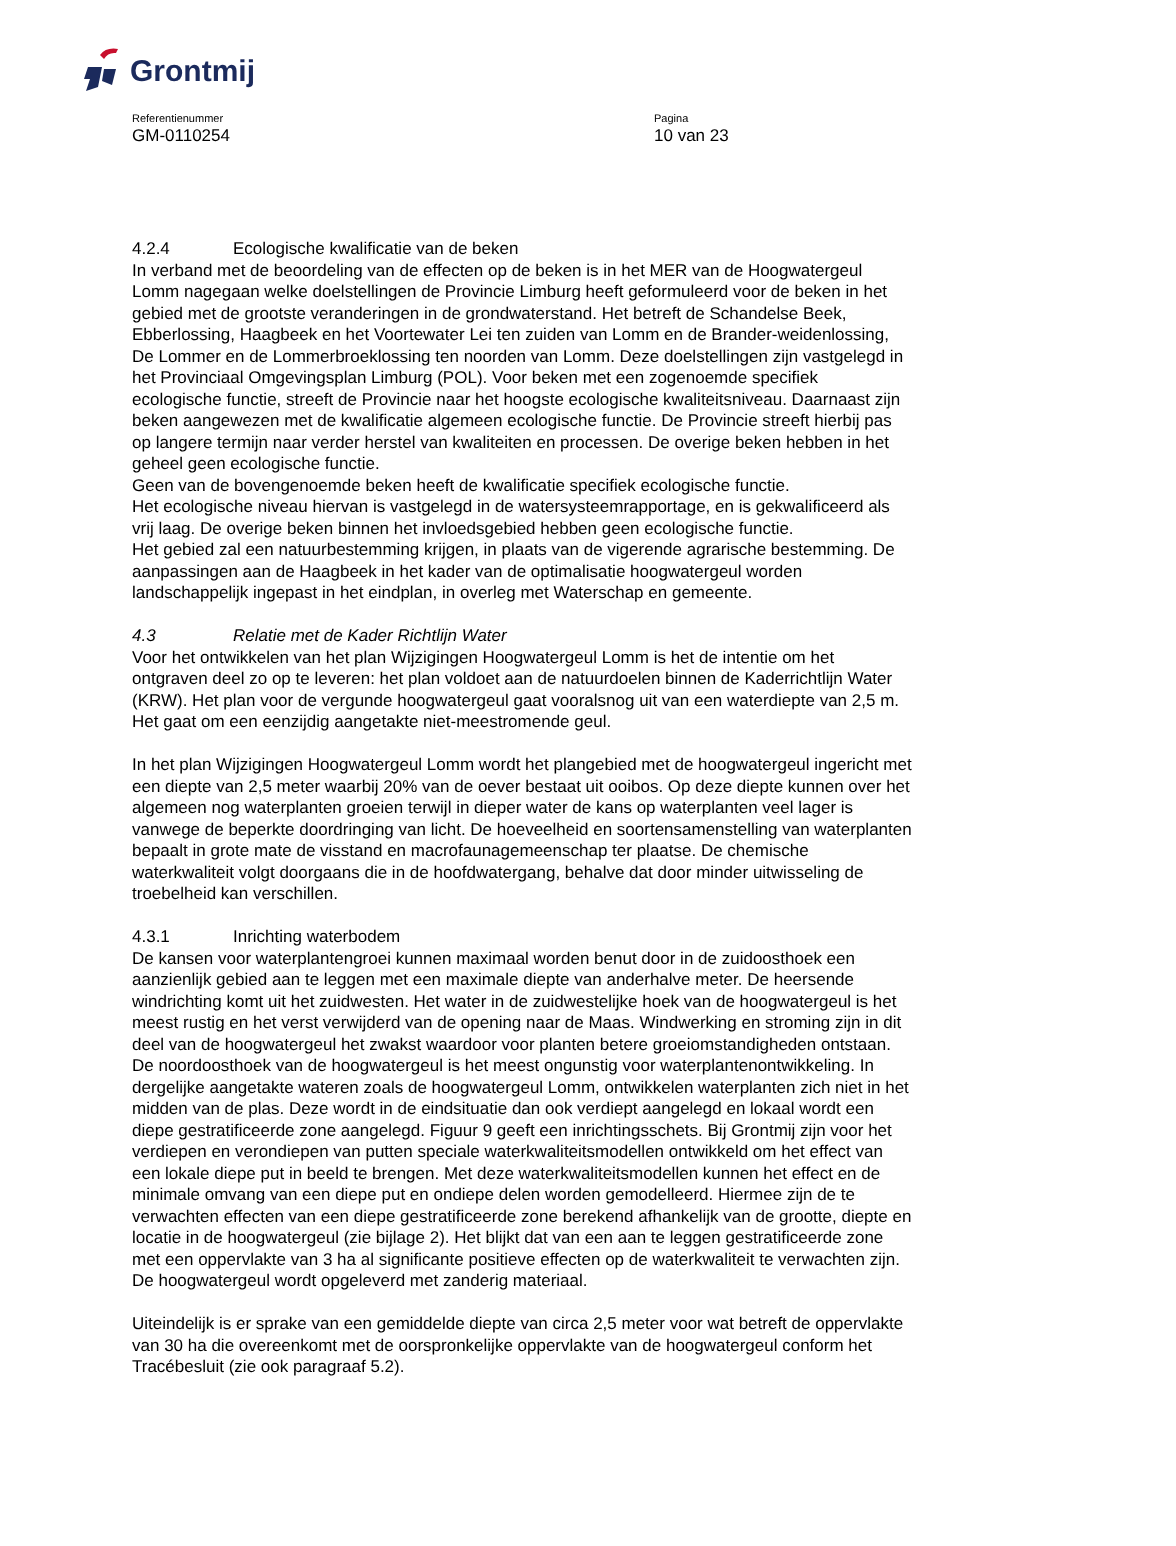Grontmij
Referentienummer
GM-0110254
Pagina
10 van 23
4.2.4 Ecologische kwalificatie van de beken
In verband met de beoordeling van de effecten op de beken is in het MER van de Hoogwatergeul Lomm nagegaan welke doelstellingen de Provincie Limburg heeft geformuleerd voor de beken in het gebied met de grootste veranderingen in de grondwaterstand. Het betreft de Schandelse Beek, Ebberlossing, Haagbeek en het Voortewater Lei ten zuiden van Lomm en de Brander-weidenlossing, De Lommer en de Lommerbroeklossing ten noorden van Lomm. Deze doelstellingen zijn vastgelegd in het Provinciaal Omgevingsplan Limburg (POL). Voor beken met een zogenoemde specifiek ecologische functie, streeft de Provincie naar het hoogste ecologische kwaliteitsniveau. Daarnaast zijn beken aangewezen met de kwalificatie algemeen ecologische functie. De Provincie streeft hierbij pas op langere termijn naar verder herstel van kwaliteiten en processen. De overige beken hebben in het geheel geen ecologische functie.
Geen van de bovengenoemde beken heeft de kwalificatie specifiek ecologische functie.
Het ecologische niveau hiervan is vastgelegd in de watersysteemrapportage, en is gekwalificeerd als vrij laag. De overige beken binnen het invloedsgebied hebben geen ecologische functie.
Het gebied zal een natuurbestemming krijgen, in plaats van de vigerende agrarische bestemming. De aanpassingen aan de Haagbeek in het kader van de optimalisatie hoogwatergeul worden landschappelijk ingepast in het eindplan, in overleg met Waterschap en gemeente.
4.3 Relatie met de Kader Richtlijn Water
Voor het ontwikkelen van het plan Wijzigingen Hoogwatergeul Lomm is het de intentie om het ontgraven deel zo op te leveren: het plan voldoet aan de natuurdoelen binnen de Kaderrichtlijn Water (KRW). Het plan voor de vergunde hoogwatergeul gaat vooralsnog uit van een waterdiepte van 2,5 m. Het gaat om een eenzijdig aangetakte niet-meestromende geul.
In het plan Wijzigingen Hoogwatergeul Lomm wordt het plangebied met de hoogwatergeul ingericht met een diepte van 2,5 meter waarbij 20% van de oever bestaat uit ooibos. Op deze diepte kunnen over het algemeen nog waterplanten groeien terwijl in dieper water de kans op waterplanten veel lager is vanwege de beperkte doordringing van licht. De hoeveelheid en soortensamenstelling van waterplanten bepaalt in grote mate de visstand en macrofaunagemeenschap ter plaatse. De chemische waterkwaliteit volgt doorgaans die in de hoofdwatergang, behalve dat door minder uitwisseling de troebelheid kan verschillen.
4.3.1 Inrichting waterbodem
De kansen voor waterplantengroei kunnen maximaal worden benut door in de zuidoosthoek een aanzienlijk gebied aan te leggen met een maximale diepte van anderhalve meter. De heersende windrichting komt uit het zuidwesten. Het water in de zuidwestelijke hoek van de hoogwatergeul is het meest rustig en het verst verwijderd van de opening naar de Maas. Windwerking en stroming zijn in dit deel van de hoogwatergeul het zwakst waardoor voor planten betere groeiomstandigheden ontstaan. De noordoosthoek van de hoogwatergeul is het meest ongunstig voor waterplantenontwikkeling. In dergelijke aangetakte wateren zoals de hoogwatergeul Lomm, ontwikkelen waterplanten zich niet in het midden van de plas. Deze wordt in de eindsituatie dan ook verdiept aangelegd en lokaal wordt een diepe gestratificeerde zone aangelegd. Figuur 9 geeft een inrichtingsschets. Bij Grontmij zijn voor het verdiepen en verondiepen van putten speciale waterkwaliteitsmodellen ontwikkeld om het effect van een lokale diepe put in beeld te brengen. Met deze waterkwaliteitsmodellen kunnen het effect en de minimale omvang van een diepe put en ondiepe delen worden gemodelleerd. Hiermee zijn de te verwachten effecten van een diepe gestratificeerde zone berekend afhankelijk van de grootte, diepte en locatie in de hoogwatergeul (zie bijlage 2). Het blijkt dat van een aan te leggen gestratificeerde zone met een oppervlakte van 3 ha al significante positieve effecten op de waterkwaliteit te verwachten zijn. De hoogwatergeul wordt opgeleverd met zanderig materiaal.
Uiteindelijk is er sprake van een gemiddelde diepte van circa 2,5 meter voor wat betreft de oppervlakte van 30 ha die overeenkomt met de oorspronkelijke oppervlakte van de hoogwatergeul conform het Tracébesluit (zie ook paragraaf 5.2).